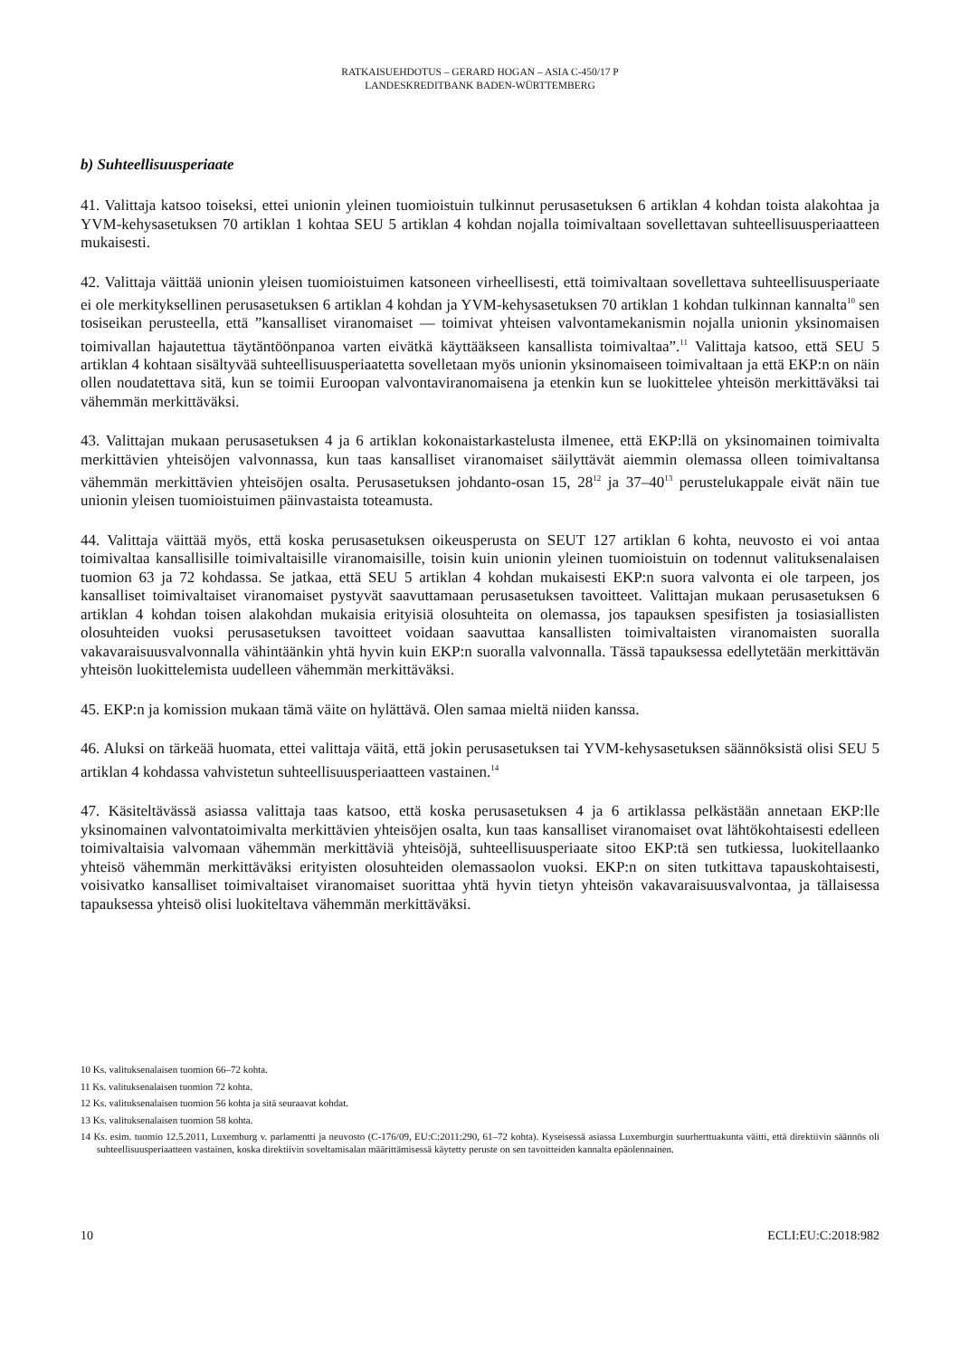RATKAISUEHDOTUS – GERARD HOGAN – ASIA C-450/17 P
LANDESKREDITBANK BADEN-WÜRTTEMBERG
b) Suhteellisuusperiaate
41. Valittaja katsoo toiseksi, ettei unionin yleinen tuomioistuin tulkinnut perusasetuksen 6 artiklan 4 kohdan toista alakohtaa ja YVM-kehysasetuksen 70 artiklan 1 kohtaa SEU 5 artiklan 4 kohdan nojalla toimivaltaan sovellettavan suhteellisuusperiaatteen mukaisesti.
42. Valittaja väittää unionin yleisen tuomioistuimen katsoneen virheellisesti, että toimivaltaan sovellettava suhteellisuusperiaate ei ole merkityksellinen perusasetuksen 6 artiklan 4 kohdan ja YVM-kehysasetuksen 70 artiklan 1 kohdan tulkinnan kannalta<sup>10</sup> sen tosiseikan perusteella, että ”kansalliset viranomaiset –– toimivat yhteisen valvontamekanismin nojalla unionin yksinomaisen toimivallan hajautettua täytäntöönpanoa varten eivätkä käyttääkseen kansallista toimivaltaa”.<sup>11</sup> Valittaja katsoo, että SEU 5 artiklan 4 kohtaan sisältyvää suhteellisuusperiaatetta sovelletaan myös unionin yksinomaiseen toimivaltaan ja että EKP:n on näin ollen noudatettava sitä, kun se toimii Euroopan valvontaviranomaisena ja etenkin kun se luokittelee yhteisön merkittäväksi tai vähemmän merkittäväksi.
43. Valittajan mukaan perusasetuksen 4 ja 6 artiklan kokonaistarkastelusta ilmenee, että EKP:llä on yksinomainen toimivalta merkittävien yhteisöjen valvonnassa, kun taas kansalliset viranomaiset säilyttävät aiemmin olemassa olleen toimivaltansa vähemmän merkittävien yhteisöjen osalta. Perusasetuksen johdanto-osan 15, 28<sup>12</sup> ja 37–40<sup>13</sup> perustelukappale eivät näin tue unionin yleisen tuomioistuimen päinvastaista toteamusta.
44. Valittaja väittää myös, että koska perusasetuksen oikeusperusta on SEUT 127 artiklan 6 kohta, neuvosto ei voi antaa toimivaltaa kansallisille toimivaltaisille viranomaisille, toisin kuin unionin yleinen tuomioistuin on todennut valituksenalaisen tuomion 63 ja 72 kohdassa. Se jatkaa, että SEU 5 artiklan 4 kohdan mukaisesti EKP:n suora valvonta ei ole tarpeen, jos kansalliset toimivaltaiset viranomaiset pystyvät saavuttamaan perusasetuksen tavoitteet. Valittajan mukaan perusasetuksen 6 artiklan 4 kohdan toisen alakohdan mukaisia erityisiä olosuhteita on olemassa, jos tapauksen spesifisten ja tosiasiallisten olosuhteiden vuoksi perusasetuksen tavoitteet voidaan saavuttaa kansallisten toimivaltaisten viranomaisten suoralla vakavaraisuusvalvonnalla vähintäänkin yhtä hyvin kuin EKP:n suoralla valvonnalla. Tässä tapauksessa edellytetään merkittävän yhteisön luokittelemista uudelleen vähemmän merkittäväksi.
45. EKP:n ja komission mukaan tämä väite on hylättävä. Olen samaa mieltä niiden kanssa.
46. Aluksi on tärkeää huomata, ettei valittaja väitä, että jokin perusasetuksen tai YVM-kehysasetuksen säännöksistä olisi SEU 5 artiklan 4 kohdassa vahvistetun suhteellisuusperiaatteen vastainen.<sup>14</sup>
47. Käsiteltävässä asiassa valittaja taas katsoo, että koska perusasetuksen 4 ja 6 artiklassa pelkästään annetaan EKP:lle yksinomainen valvontatoimivalta merkittävien yhteisöjen osalta, kun taas kansalliset viranomaiset ovat lähtökohtaisesti edelleen toimivaltaisia valvomaan vähemmän merkittäviä yhteisöjä, suhteellisuusperiaate sitoo EKP:tä sen tutkiessa, luokitellaanko yhteisö vähemmän merkittäväksi erityisten olosuhteiden olemassaolon vuoksi. EKP:n on siten tutkittava tapauskohtaisesti, voisivatko kansalliset toimivaltaiset viranomaiset suorittaa yhtä hyvin tietyn yhteisön vakavaraisuusvalvontaa, ja tällaisessa tapauksessa yhteisö olisi luokiteltava vähemmän merkittäväksi.
10 Ks. valituksenalaisen tuomion 66–72 kohta.
11 Ks. valituksenalaisen tuomion 72 kohta.
12 Ks. valituksenalaisen tuomion 56 kohta ja sitä seuraavat kohdat.
13 Ks. valituksenalaisen tuomion 58 kohta.
14 Ks. esim. tuomio 12.5.2011, Luxemburg v. parlamentti ja neuvosto (C-176/09, EU:C:2011:290, 61–72 kohta). Kyseisessä asiassa Luxemburgin suurherttuakunta väitti, että direktiivin säännös oli suhteellisuusperiaatteen vastainen, koska direktiivin soveltamisalan määrittämisessä käytetty peruste on sen tavoitteiden kannalta epäolennainen.
10 ECLI:EU:C:2018:982